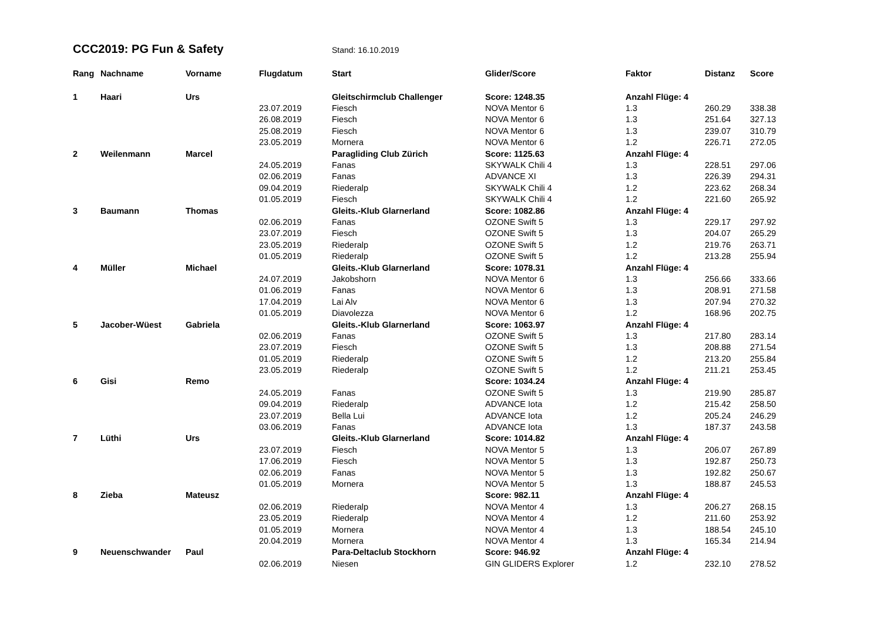CCC2019: PG Fun & Safety
Stand: 16.10.2019
| Rang | Nachname | Vorname | Flugdatum | Start | Glider/Score | Faktor | Distanz | Score |
| --- | --- | --- | --- | --- | --- | --- | --- | --- |
| 1 | Haari | Urs | | Gleitschirmclub Challenger | Score: 1248.35 | Anzahl Flüge: 4 | | |
| | | | 23.07.2019 | Fiesch | NOVA Mentor 6 | 1.3 | 260.29 | 338.38 |
| | | | 26.08.2019 | Fiesch | NOVA Mentor 6 | 1.3 | 251.64 | 327.13 |
| | | | 25.08.2019 | Fiesch | NOVA Mentor 6 | 1.3 | 239.07 | 310.79 |
| | | | 23.05.2019 | Mornera | NOVA Mentor 6 | 1.2 | 226.71 | 272.05 |
| 2 | Weilenmann | Marcel | | Paragliding Club Zürich | Score: 1125.63 | Anzahl Flüge: 4 | | |
| | | | 24.05.2019 | Fanas | SKYWALK Chili 4 | 1.3 | 228.51 | 297.06 |
| | | | 02.06.2019 | Fanas | ADVANCE XI | 1.3 | 226.39 | 294.31 |
| | | | 09.04.2019 | Riederalp | SKYWALK Chili 4 | 1.2 | 223.62 | 268.34 |
| | | | 01.05.2019 | Fiesch | SKYWALK Chili 4 | 1.2 | 221.60 | 265.92 |
| 3 | Baumann | Thomas | | Gleits.-Klub Glarnerland | Score: 1082.86 | Anzahl Flüge: 4 | | |
| | | | 02.06.2019 | Fanas | OZONE Swift 5 | 1.3 | 229.17 | 297.92 |
| | | | 23.07.2019 | Fiesch | OZONE Swift 5 | 1.3 | 204.07 | 265.29 |
| | | | 23.05.2019 | Riederalp | OZONE Swift 5 | 1.2 | 219.76 | 263.71 |
| | | | 01.05.2019 | Riederalp | OZONE Swift 5 | 1.2 | 213.28 | 255.94 |
| 4 | Müller | Michael | | Gleits.-Klub Glarnerland | Score: 1078.31 | Anzahl Flüge: 4 | | |
| | | | 24.07.2019 | Jakobshorn | NOVA Mentor 6 | 1.3 | 256.66 | 333.66 |
| | | | 01.06.2019 | Fanas | NOVA Mentor 6 | 1.3 | 208.91 | 271.58 |
| | | | 17.04.2019 | Lai Alv | NOVA Mentor 6 | 1.3 | 207.94 | 270.32 |
| | | | 01.05.2019 | Diavolezza | NOVA Mentor 6 | 1.2 | 168.96 | 202.75 |
| 5 | Jacober-Wüest | Gabriela | | Gleits.-Klub Glarnerland | Score: 1063.97 | Anzahl Flüge: 4 | | |
| | | | 02.06.2019 | Fanas | OZONE Swift 5 | 1.3 | 217.80 | 283.14 |
| | | | 23.07.2019 | Fiesch | OZONE Swift 5 | 1.3 | 208.88 | 271.54 |
| | | | 01.05.2019 | Riederalp | OZONE Swift 5 | 1.2 | 213.20 | 255.84 |
| | | | 23.05.2019 | Riederalp | OZONE Swift 5 | 1.2 | 211.21 | 253.45 |
| 6 | Gisi | Remo | | | Score: 1034.24 | Anzahl Flüge: 4 | | |
| | | | 24.05.2019 | Fanas | OZONE Swift 5 | 1.3 | 219.90 | 285.87 |
| | | | 09.04.2019 | Riederalp | ADVANCE Iota | 1.2 | 215.42 | 258.50 |
| | | | 23.07.2019 | Bella Lui | ADVANCE Iota | 1.2 | 205.24 | 246.29 |
| | | | 03.06.2019 | Fanas | ADVANCE Iota | 1.3 | 187.37 | 243.58 |
| 7 | Lüthi | Urs | | Gleits.-Klub Glarnerland | Score: 1014.82 | Anzahl Flüge: 4 | | |
| | | | 23.07.2019 | Fiesch | NOVA Mentor 5 | 1.3 | 206.07 | 267.89 |
| | | | 17.06.2019 | Fiesch | NOVA Mentor 5 | 1.3 | 192.87 | 250.73 |
| | | | 02.06.2019 | Fanas | NOVA Mentor 5 | 1.3 | 192.82 | 250.67 |
| | | | 01.05.2019 | Mornera | NOVA Mentor 5 | 1.3 | 188.87 | 245.53 |
| 8 | Zieba | Mateusz | | | Score: 982.11 | Anzahl Flüge: 4 | | |
| | | | 02.06.2019 | Riederalp | NOVA Mentor 4 | 1.3 | 206.27 | 268.15 |
| | | | 23.05.2019 | Riederalp | NOVA Mentor 4 | 1.2 | 211.60 | 253.92 |
| | | | 01.05.2019 | Mornera | NOVA Mentor 4 | 1.3 | 188.54 | 245.10 |
| | | | 20.04.2019 | Mornera | NOVA Mentor 4 | 1.3 | 165.34 | 214.94 |
| 9 | Neuenschwander | Paul | | Para-Deltaclub Stockhorn | Score: 946.92 | Anzahl Flüge: 4 | | |
| | | | 02.06.2019 | Niesen | GIN GLIDERS Explorer | 1.2 | 232.10 | 278.52 |